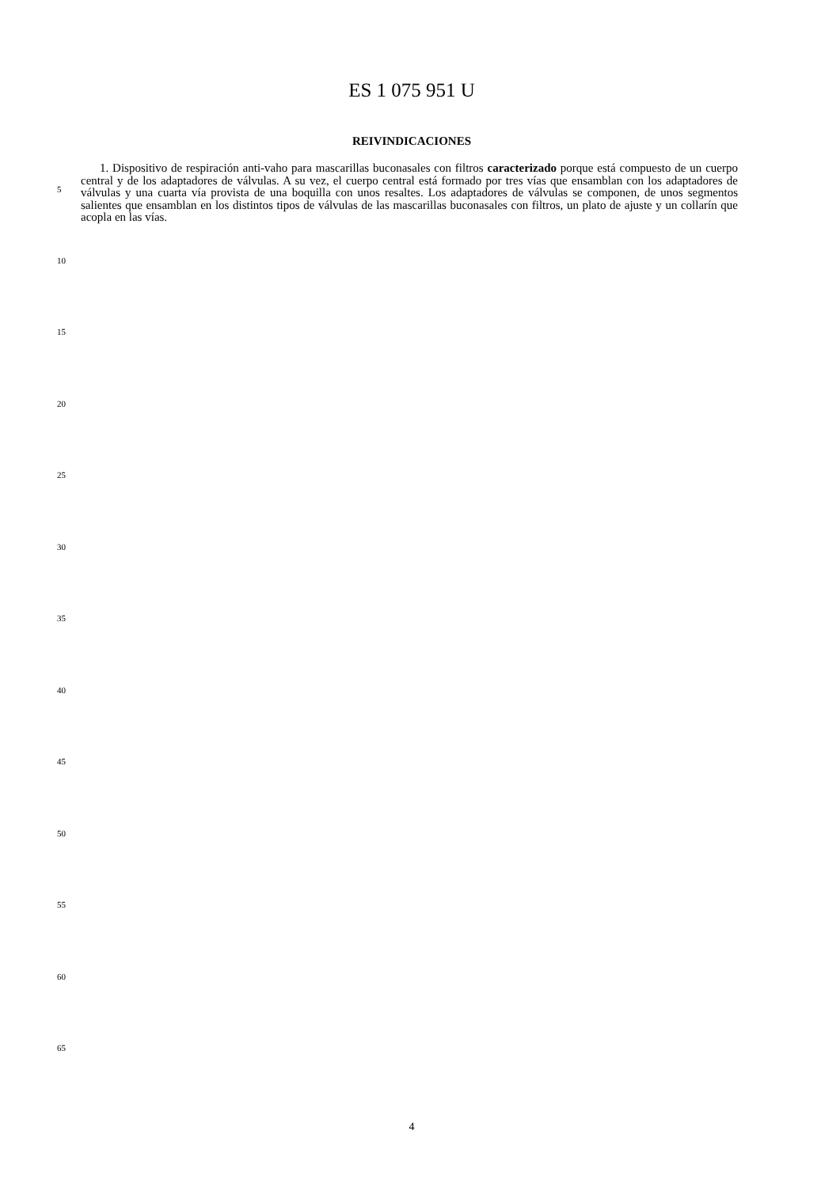ES 1 075 951 U
REIVINDICACIONES
1. Dispositivo de respiración anti-vaho para mascarillas buconasales con filtros caracterizado porque está compuesto de un cuerpo central y de los adaptadores de válvulas. A su vez, el cuerpo central está formado por tres vías que ensamblan con los adaptadores de válvulas y una cuarta vía provista de una boquilla con unos resaltes. Los adaptadores de válvulas se componen, de unos segmentos salientes que ensamblan en los distintos tipos de válvulas de las mascarillas buconasales con filtros, un plato de ajuste y un collarín que acopla en las vías.
5
10
15
20
25
30
35
40
45
50
55
60
65
4